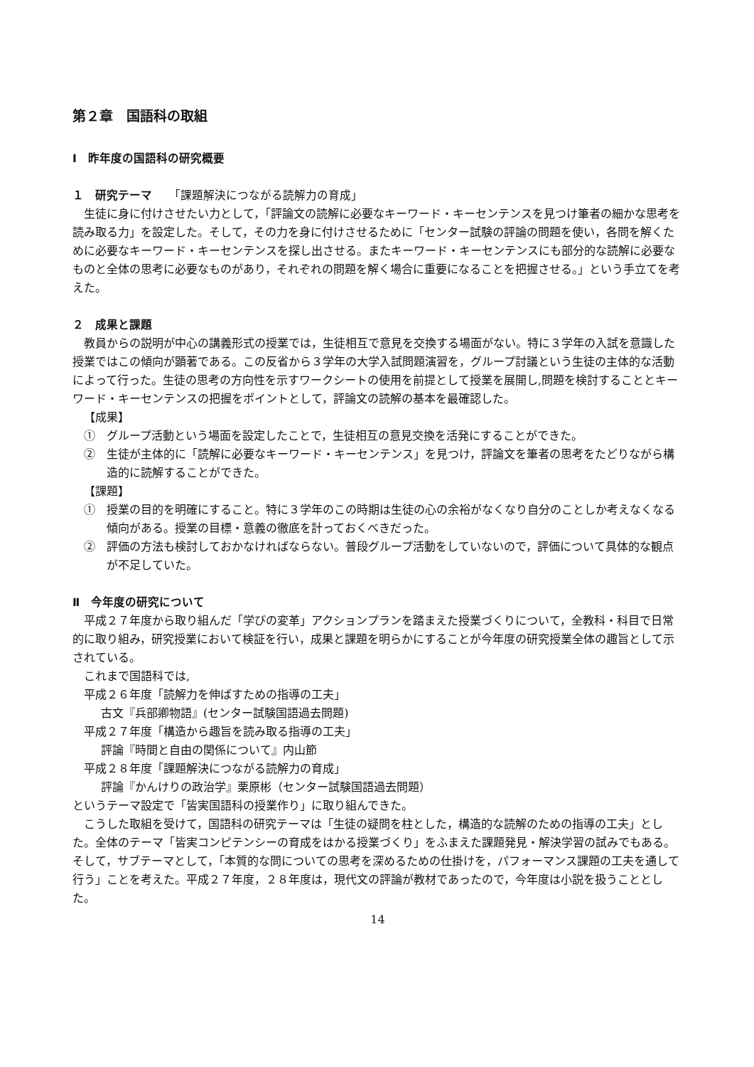第２章　国語科の取組
Ⅰ　昨年度の国語科の研究概要
１　研究テーマ　　「課題解決につながる読解力の育成」
生徒に身に付けさせたい力として，「評論文の読解に必要なキーワード・キーセンテンスを見つけ筆者の細かな思考を読み取る力」を設定した。そして，その力を身に付けさせるために「センター試験の評論の問題を使い，各問を解くために必要なキーワード・キーセンテンスを探し出させる。またキーワード・キーセンテンスにも部分的な読解に必要なものと全体の思考に必要なものがあり，それぞれの問題を解く場合に重要になることを把握させる。」という手立てを考えた。
２　成果と課題
教員からの説明が中心の講義形式の授業では，生徒相互で意見を交換する場面がない。特に３学年の入試を意識した授業ではこの傾向が顕著である。この反省から３学年の大学入試問題演習を，グループ討議という生徒の主体的な活動によって行った。生徒の思考の方向性を示すワークシートの使用を前提として授業を展開し,問題を検討することとキーワード・キーセンテンスの把握をポイントとして，評論文の読解の基本を最確認した。
【成果】
①　グループ活動という場面を設定したことで，生徒相互の意見交換を活発にすることができた。
②　生徒が主体的に「読解に必要なキーワード・キーセンテンス」を見つけ，評論文を筆者の思考をたどりながら構造的に読解することができた。
【課題】
①　授業の目的を明確にすること。特に３学年のこの時期は生徒の心の余裕がなくなり自分のことしか考えなくなる傾向がある。授業の目標・意義の徹底を計っておくべきだった。
②　評価の方法も検討しておかなければならない。普段グループ活動をしていないので，評価について具体的な観点が不足していた。
Ⅱ　今年度の研究について
平成２７年度から取り組んだ「学びの変革」アクションプランを踏まえた授業づくりについて，全教科・科目で日常的に取り組み，研究授業において検証を行い，成果と課題を明らかにすることが今年度の研究授業全体の趣旨として示されている。
これまで国語科では,
平成２６年度「読解力を伸ばすための指導の工夫」
古文『兵部卿物語』(センター試験国語過去問題)
平成２７年度「構造から趣旨を読み取る指導の工夫」
評論『時間と自由の関係について』内山節
平成２８年度「課題解決につながる読解力の育成」
評論『かんけりの政治学』栗原彬（センター試験国語過去問題）
というテーマ設定で「皆実国語科の授業作り」に取り組んできた。
こうした取組を受けて，国語科の研究テーマは「生徒の疑問を柱とした，構造的な読解のための指導の工夫」とした。全体のテーマ「皆実コンピテンシーの育成をはかる授業づくり」をふまえた課題発見・解決学習の試みでもある。そして，サブテーマとして，「本質的な問についての思考を深めるための仕掛けを，パフォーマンス課題の工夫を通して行う」ことを考えた。平成２７年度，２８年度は，現代文の評論が教材であったので，今年度は小説を扱うこととした。
14